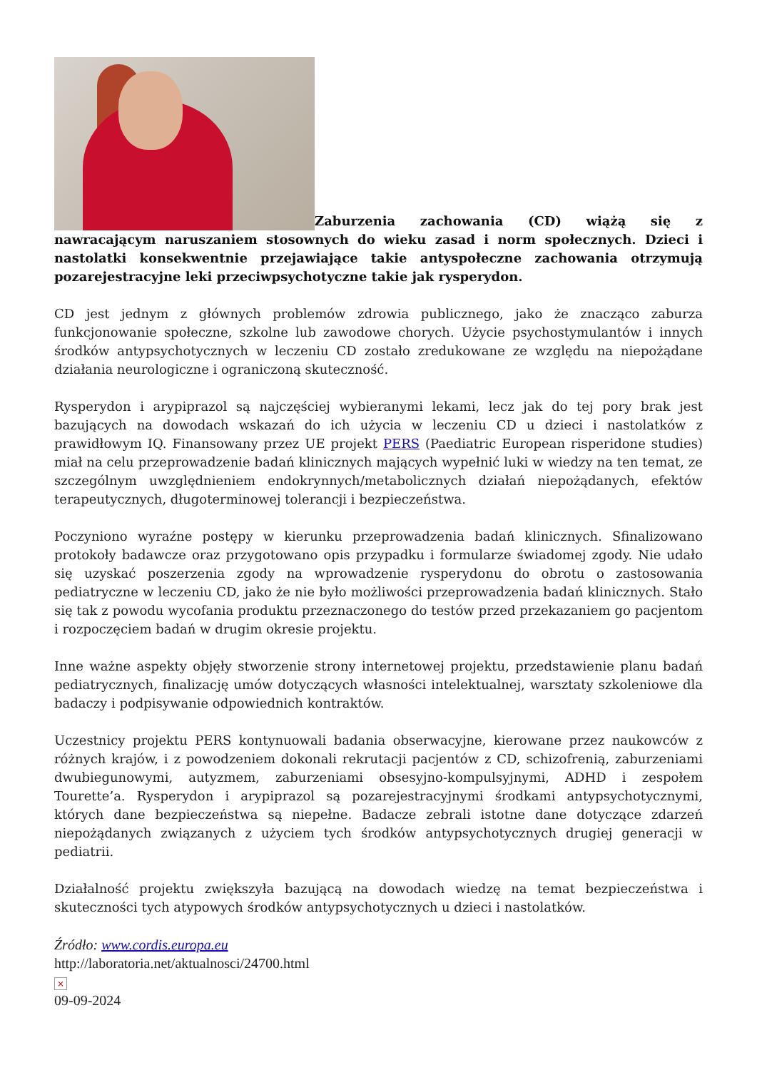Zaburzenia zachowania (CD) wiążą się z nawracającym naruszaniem stosownych do wieku zasad i norm społecznych. Dzieci i nastolatki konsekwentnie przejawiające takie antyspołeczne zachowania otrzymują pozarejestracyjne leki przeciwpsychotyczne takie jak rysperydon.
CD jest jednym z głównych problemów zdrowia publicznego, jako że znacząco zaburza funkcjonowanie społeczne, szkolne lub zawodowe chorych. Użycie psychostymulantów i innych środków antypsychotycznych w leczeniu CD zostało zredukowane ze względu na niepożądane działania neurologiczne i ograniczoną skuteczność.
Rysperydon i arypiprazol są najczęściej wybieranymi lekami, lecz jak do tej pory brak jest bazujących na dowodach wskazań do ich użycia w leczeniu CD u dzieci i nastolatków z prawidłowym IQ. Finansowany przez UE projekt PERS (Paediatric European risperidone studies) miał na celu przeprowadzenie badań klinicznych mających wypełnić luki w wiedzy na ten temat, ze szczególnym uwzględnieniem endokrynnych/metabolicznych działań niepożądanych, efektów terapeutycznych, długoterminowej tolerancji i bezpieczeństwa.
Poczyniono wyraźne postępy w kierunku przeprowadzenia badań klinicznych. Sfinalizowano protokoły badawcze oraz przygotowano opis przypadku i formularze świadomej zgody. Nie udało się uzyskać poszerzenia zgody na wprowadzenie rysperydonu do obrotu o zastosowania pediatryczne w leczeniu CD, jako że nie było możliwości przeprowadzenia badań klinicznych. Stało się tak z powodu wycofania produktu przeznaczonego do testów przed przekazaniem go pacjentom i rozpoczęciem badań w drugim okresie projektu.
Inne ważne aspekty objęły stworzenie strony internetowej projektu, przedstawienie planu badań pediatrycznych, finalizację umów dotyczących własności intelektualnej, warsztaty szkoleniowe dla badaczy i podpisywanie odpowiednich kontraktów.
Uczestnicy projektu PERS kontynuowali badania obserwacyjne, kierowane przez naukowców z różnych krajów, i z powodzeniem dokonali rekrutacji pacjentów z CD, schizofrenią, zaburzeniami dwubiegunowymi, autyzmem, zaburzeniami obsesyjno-kompulsyjnymi, ADHD i zespołem Tourette’a. Rysperydon i arypiprazol są pozarejestracyjnymi środkami antypsychotycznymi, których dane bezpieczeństwa są niepełne. Badacze zebrali istotne dane dotyczące zdarzeń niepożądanych związanych z użyciem tych środków antypsychotycznych drugiej generacji w pediatrii.
Działalność projektu zwiększyła bazującą na dowodach wiedzę na temat bezpieczeństwa i skuteczności tych atypowych środków antypsychotycznych u dzieci i nastolatków.
Źródło: www.cordis.europa.eu
http://laboratoria.net/aktualnosci/24700.html
×
09-09-2024